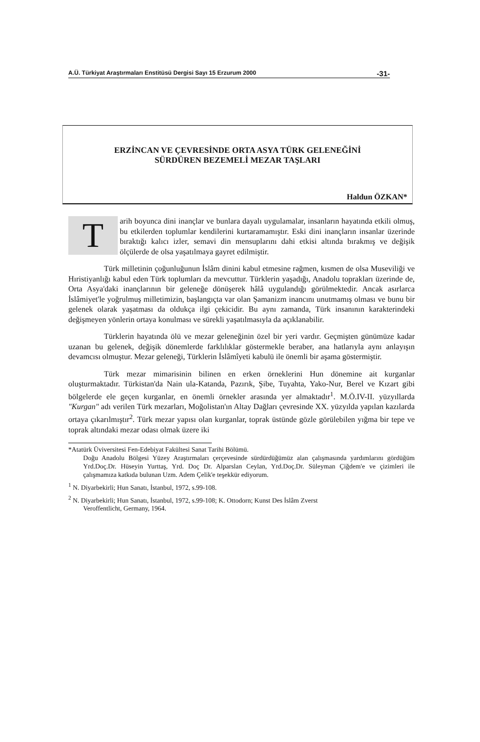A.Ü. Türkiyat Araştırmaları Enstitüsü Dergisi Sayı 15 Erzurum 2000 -31-
ERZİNCAN VE ÇEVRESİNDE ORTA ASYA TÜRK GELENEĞİNİ
SÜRDÜREN BEZEMELİ MEZAR TAŞLARI
Haldun ÖZKAN*
Tarih boyunca dini inançlar ve bunlara dayalı uygulamalar, insanların hayatında etkili olmuş, bu etkilerden toplumlar kendilerini kurtaramamıştır. Eski dini inançların insanlar üzerinde bıraktığı kalıcı izler, semavi din mensuplarını dahi etkisi altında bırakmış ve değişik ölçülerde de olsa yaşatılmaya gayret edilmiştir.
Türk milletinin çoğunluğunun İslâm dinini kabul etmesine rağmen, kısmen de olsa Museviliği ve Hıristiyanlığı kabul eden Türk toplumları da mevcuttur. Türklerin yaşadığı, Anadolu toprakları üzerinde de, Orta Asya'daki inançlarının bir geleneğe dönüşerek hâlâ uygulandığı görülmektedir. Ancak asırlarca İslâmiyet'le yoğrulmuş milletimizin, başlangıçta var olan Şamanizm inancını unutmamış olması ve bunu bir gelenek olarak yaşatması da oldukça ilgi çekicidir. Bu aynı zamanda, Türk insanının karakterindeki değişmeyen yönlerin ortaya konulması ve sürekli yaşatılmasıyla da açıklanabilir.
Türklerin hayatında ölü ve mezar geleneğinin özel bir yeri vardır. Geçmişten günümüze kadar uzanan bu gelenek, değişik dönemlerde farklılıklar göstermekle beraber, ana hatlarıyla aynı anlayışın devamcısı olmuştur. Mezar geleneği, Türklerin İslâmîyeti kabulü ile önemli bir aşama göstermiştir.
Türk mezar mimarisinin bilinen en erken örneklerini Hun dönemine ait kurganlar oluşturmaktadır. Türkistan'da Nain ula-Katanda, Pazırık, Şibe, Tuyahta, Yako-Nur, Berel ve Kızart gibi bölgelerde ele geçen kurganlar, en önemli örnekler arasında yer almaktadır<sup>1</sup>. M.Ö.IV-II. yüzyıllarda "Kurgan" adı verilen Türk mezarları, Moğolistan'ın Altay Dağları çevresinde XX. yüzyılda yapılan kazılarda ortaya çıkarılmıştır<sup>2</sup>. Türk mezar yapısı olan kurganlar, toprak üstünde gözle görülebilen yığma bir tepe ve toprak altındaki mezar odası olmak üzere iki
*Atatürk Üviversitesi Fen-Edebiyat Fakültesi Sanat Tarihi Bölümü.
Doğu Anadolu Bölgesi Yüzey Araştırmaları çerçevesinde sürdürdüğümüz alan çalışmasında yardımlarını gördüğüm Yrd.Doç.Dr. Hüseyin Yurttaş, Yrd. Doç Dr. Alparslan Ceylan, Yrd.Doç.Dr. Süleyman Çiğdem'e ve çizimleri ile çalışmamıza katkıda bulunan Uzm. Adem Çelik'e teşekkür ediyorum.
<sup>1</sup> N. Diyarbekirli; Hun Sanatı, İstanbul, 1972, s.99-108.
<sup>2</sup> N. Diyarbekirli; Hun Sanatı, İstanbul, 1972, s.99-108; K. Ottodorn; Kunst Des İslâm Zverst
Veroffentlicht, Germany, 1964.